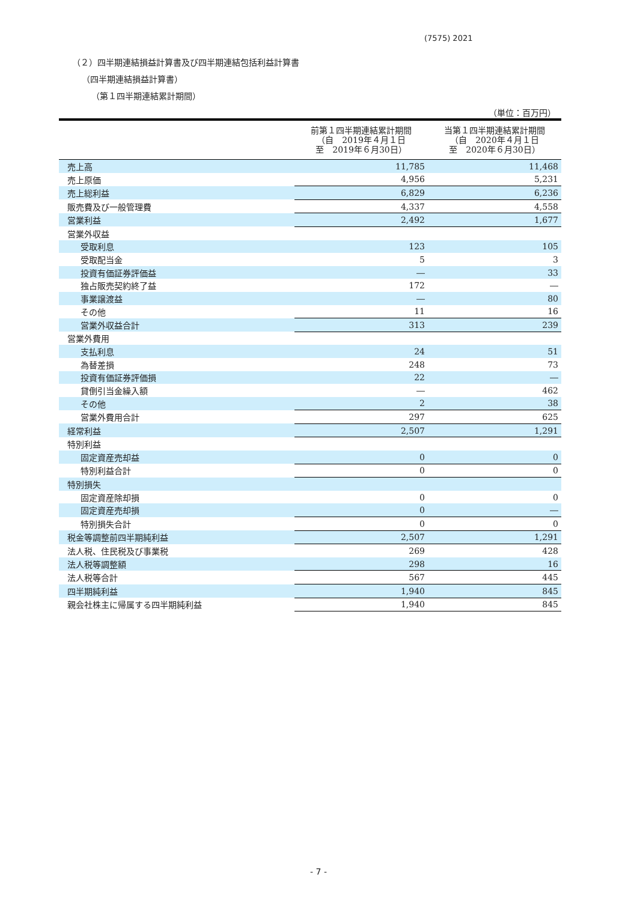(7575) 2021
（２）四半期連結損益計算書及び四半期連結包括利益計算書
（四半期連結損益計算書）
（第１四半期連結累計期間）
（単位：百万円）
| | 前第１四半期連結累計期間 （自 2019年４月１日 至 2019年６月30日） | 当第１四半期連結累計期間 （自 2020年４月１日 至 2020年６月30日） |
| --- | --- | --- |
| 売上高 | 11,785 | 11,468 |
| 売上原価 | 4,956 | 5,231 |
| 売上総利益 | 6,829 | 6,236 |
| 販売費及び一般管理費 | 4,337 | 4,558 |
| 営業利益 | 2,492 | 1,677 |
| 営業外収益 | | |
| 受取利息 | 123 | 105 |
| 受取配当金 | 5 | 3 |
| 投資有価証券評価益 | ― | 33 |
| 独占販売契約終了益 | 172 | ― |
| 事業譲渡益 | ― | 80 |
| その他 | 11 | 16 |
| 営業外収益合計 | 313 | 239 |
| 営業外費用 | | |
| 支払利息 | 24 | 51 |
| 為替差損 | 248 | 73 |
| 投資有価証券評価損 | 22 | ― |
| 貸倒引当金繰入額 | ― | 462 |
| その他 | 2 | 38 |
| 営業外費用合計 | 297 | 625 |
| 経常利益 | 2,507 | 1,291 |
| 特別利益 | | |
| 固定資産売却益 | 0 | 0 |
| 特別利益合計 | 0 | 0 |
| 特別損失 | | |
| 固定資産除却損 | 0 | 0 |
| 固定資産売却損 | 0 | ― |
| 特別損失合計 | 0 | 0 |
| 税金等調整前四半期純利益 | 2,507 | 1,291 |
| 法人税、住民税及び事業税 | 269 | 428 |
| 法人税等調整額 | 298 | 16 |
| 法人税等合計 | 567 | 445 |
| 四半期純利益 | 1,940 | 845 |
| 親会社株主に帰属する四半期純利益 | 1,940 | 845 |
- 7 -